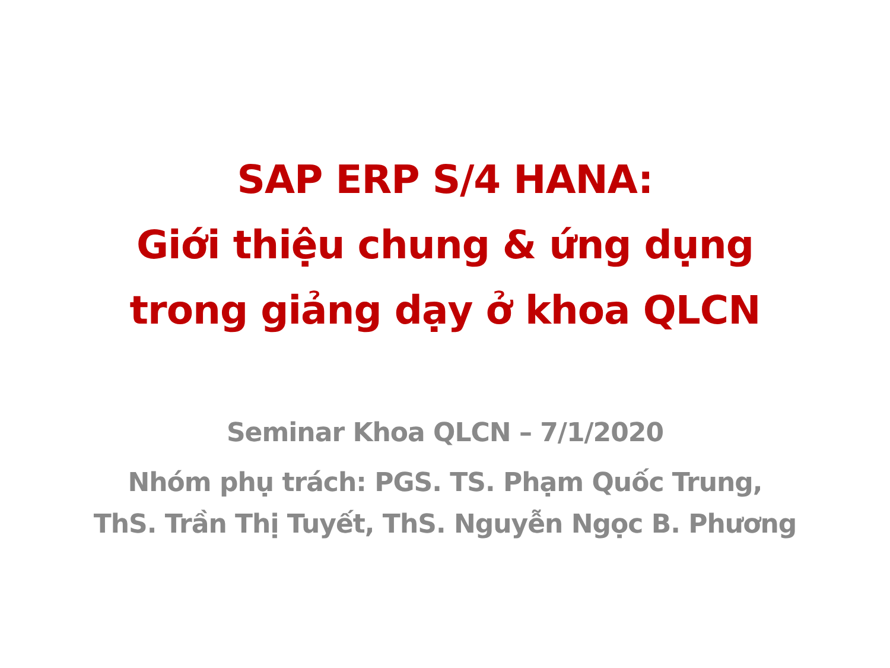SAP ERP S/4 HANA:
Giới thiệu chung & ứng dụng
trong giảng dạy ở khoa QLCN
Seminar Khoa QLCN – 7/1/2020
Nhóm phụ trách: PGS. TS. Phạm Quốc Trung,
ThS. Trần Thị Tuyết, ThS. Nguyễn Ngọc B. Phương